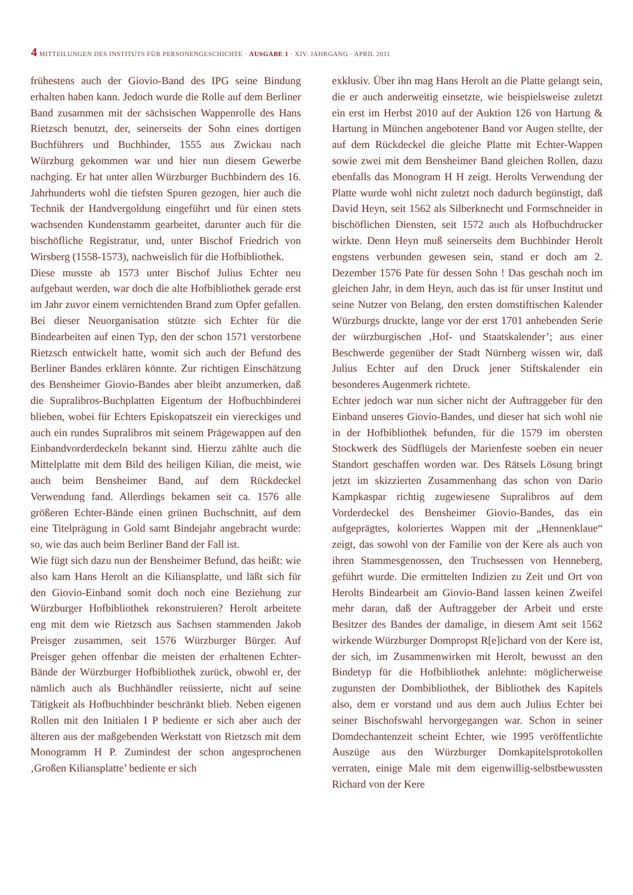4 MITTEILUNGEN DES INSTITUTS FÜR PERSONENGESCHICHTE · AUSGABE 1 · XIV. JAHRGANG · APRIL 2011
frühestens auch der Giovio-Band des IPG seine Bindung erhalten haben kann. Jedoch wurde die Rolle auf dem Berliner Band zusammen mit der sächsischen Wappenrolle des Hans Rietzsch benutzt, der, seinerseits der Sohn eines dortigen Buchführers und Buchbinder, 1555 aus Zwickau nach Würzburg gekommen war und hier nun diesem Gewerbe nachging. Er hat unter allen Würzburger Buchbindern des 16. Jahrhunderts wohl die tiefsten Spuren gezogen, hier auch die Technik der Handvergoldung eingeführt und für einen stets wachsenden Kundenstamm gearbeitet, darunter auch für die bischöfliche Registratur, und, unter Bischof Friedrich von Wirsberg (1558-1573), nachweislich für die Hofbibliothek.
Diese musste ab 1573 unter Bischof Julius Echter neu aufgebaut werden, war doch die alte Hofbibliothek gerade erst im Jahr zuvor einem vernichtenden Brand zum Opfer gefallen. Bei dieser Neuorganisation stützte sich Echter für die Bindearbeiten auf einen Typ, den der schon 1571 verstorbene Rietzsch entwickelt hatte, womit sich auch der Befund des Berliner Bandes erklären könnte. Zur richtigen Einschätzung des Bensheimer Giovio-Bandes aber bleibt anzumerken, daß die Supralibros-Buchplatten Eigentum der Hofbuchbinderei blieben, wobei für Echters Episkopatszeit ein viereckiges und auch ein rundes Supralibros mit seinem Prägewappen auf den Einbandvorderdeckeln bekannt sind. Hierzu zählte auch die Mittelplatte mit dem Bild des heiligen Kilian, die meist, wie auch beim Bensheimer Band, auf dem Rückdeckel Verwendung fand. Allerdings bekamen seit ca. 1576 alle größeren Echter-Bände einen grünen Buchschnitt, auf dem eine Titelprägung in Gold samt Bindejahr angebracht wurde: so, wie das auch beim Berliner Band der Fall ist.
Wie fügt sich dazu nun der Bensheimer Befund, das heißt: wie also kam Hans Herolt an die Kiliansplatte, und läßt sich für den Giovio-Einband somit doch noch eine Beziehung zur Würzburger Hofbibliothek rekonstruieren? Herolt arbeitete eng mit dem wie Rietzsch aus Sachsen stammenden Jakob Preisger zusammen, seit 1576 Würzburger Bürger. Auf Preisger gehen offenbar die meisten der erhaltenen Echter-Bände der Würzburger Hofbibliothek zurück, obwohl er, der nämlich auch als Buchhändler reüssierte, nicht auf seine Tätigkeit als Hofbuchbinder beschränkt blieb. Neben eigenen Rollen mit den Initialen I P bediente er sich aber auch der älteren aus der maßgebenden Werkstatt von Rietzsch mit dem Monogramm H P. Zumindest der schon angesprochenen ‚Großen Kiliansplatte’ bediente er sich
exklusiv. Über ihn mag Hans Herolt an die Platte gelangt sein, die er auch anderweitig einsetzte, wie beispielsweise zuletzt ein erst im Herbst 2010 auf der Auktion 126 von Hartung & Hartung in München angebotener Band vor Augen stellte, der auf dem Rückdeckel die gleiche Platte mit Echter-Wappen sowie zwei mit dem Bensheimer Band gleichen Rollen, dazu ebenfalls das Monogram H H zeigt. Herolts Verwendung der Platte wurde wohl nicht zuletzt noch dadurch begünstigt, daß David Heyn, seit 1562 als Silberknecht und Formschneider in bischöflichen Diensten, seit 1572 auch als Hofbuchdrucker wirkte. Denn Heyn muß seinerseits dem Buchbinder Herolt engstens verbunden gewesen sein, stand er doch am 2. Dezember 1576 Pate für dessen Sohn ! Das geschah noch im gleichen Jahr, in dem Heyn, auch das ist für unser Institut und seine Nutzer von Belang, den ersten domstiftischen Kalender Würzburgs druckte, lange vor der erst 1701 anhebenden Serie der würzburgischen ‚Hof- und Staatskalender’; aus einer Beschwerde gegenüber der Stadt Nürnberg wissen wir, daß Julius Echter auf den Druck jener Stiftskalender ein besonderes Augenmerk richtete.
Echter jedoch war nun sicher nicht der Auftraggeber für den Einband unseres Giovio-Bandes, und dieser hat sich wohl nie in der Hofbibliothek befunden, für die 1579 im obersten Stockwerk des Südflügels der Marienfeste soeben ein neuer Standort geschaffen worden war. Des Rätsels Lösung bringt jetzt im skizzierten Zusammenhang das schon von Dario Kampkaspar richtig zugewiesene Supralibros auf dem Vorderdeckel des Bensheimer Giovio-Bandes, das ein aufgeprägtes, koloriertes Wappen mit der „Hennenklaue“ zeigt, das sowohl von der Familie von der Kere als auch von ihren Stammesgenossen, den Truchsessen von Henneberg, geführt wurde. Die ermittelten Indizien zu Zeit und Ort von Herolts Bindearbeit am Giovio-Band lassen keinen Zweifel mehr daran, daß der Auftraggeber der Arbeit und erste Besitzer des Bandes der damalige, in diesem Amt seit 1562 wirkende Würzburger Dompropst R[e]ichard von der Kere ist, der sich, im Zusammenwirken mit Herolt, bewusst an den Bindetyp für die Hofbibliothek anlehnte: möglicherweise zugunsten der Dombibliothek, der Bibliothek des Kapitels also, dem er vorstand und aus dem auch Julius Echter bei seiner Bischofswahl hervorgegangen war. Schon in seiner Domdechantenzeit scheint Echter, wie 1995 veröffentlichte Auszüge aus den Würzburger Domkapitelsprotokollen verraten, einige Male mit dem eigenwillig-selbstbewussten Richard von der Kere